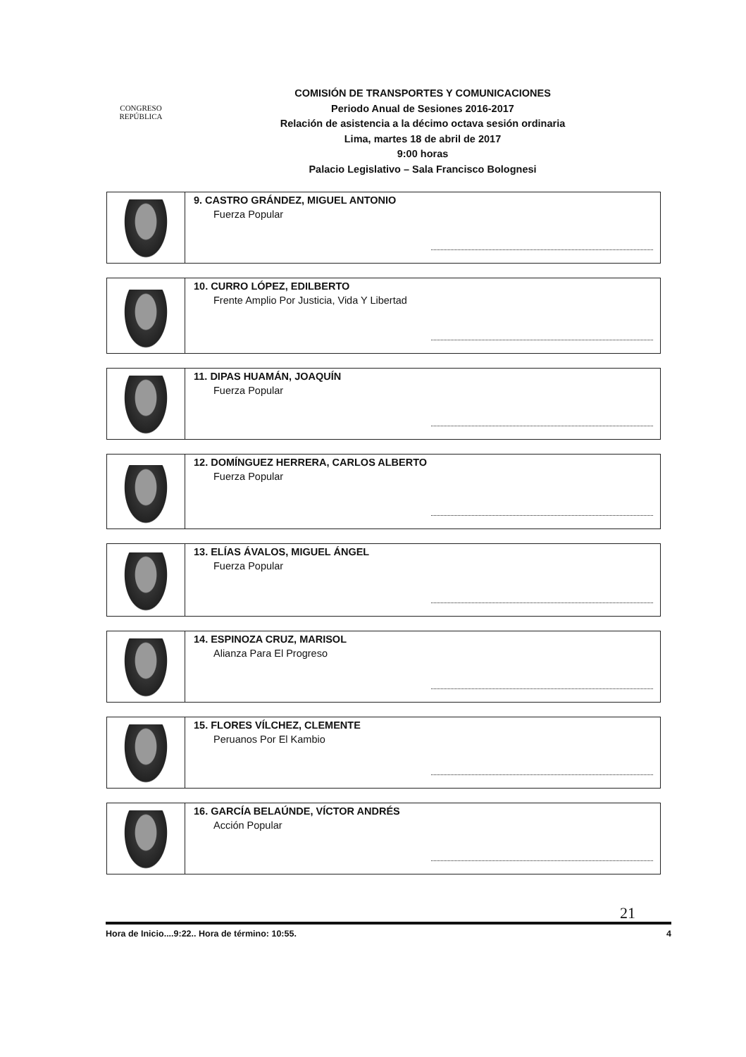CONGRESO
REPÚBLICA
COMISIÓN DE TRANSPORTES Y COMUNICACIONES
Periodo Anual de Sesiones 2016-2017
Relación de asistencia a la décimo octava sesión ordinaria
Lima, martes 18 de abril de 2017
9:00 horas
Palacio Legislativo – Sala Francisco Bolognesi
9. CASTRO GRÁNDEZ, MIGUEL ANTONIO
Fuerza Popular
10. CURRO LÓPEZ, EDILBERTO
Frente Amplio Por Justicia, Vida Y Libertad
11. DIPAS HUAMÁN, JOAQUÍN
Fuerza Popular
12. DOMÍNGUEZ HERRERA, CARLOS ALBERTO
Fuerza Popular
13. ELÍAS ÁVALOS, MIGUEL ÁNGEL
Fuerza Popular
14. ESPINOZA CRUZ, MARISOL
Alianza Para El Progreso
15. FLORES VÍLCHEZ, CLEMENTE
Peruanos Por El Kambio
16. GARCÍA BELAÚNDE, VÍCTOR ANDRÉS
Acción Popular
21
Hora de Inicio....9:22.. Hora de término: 10:55. 4